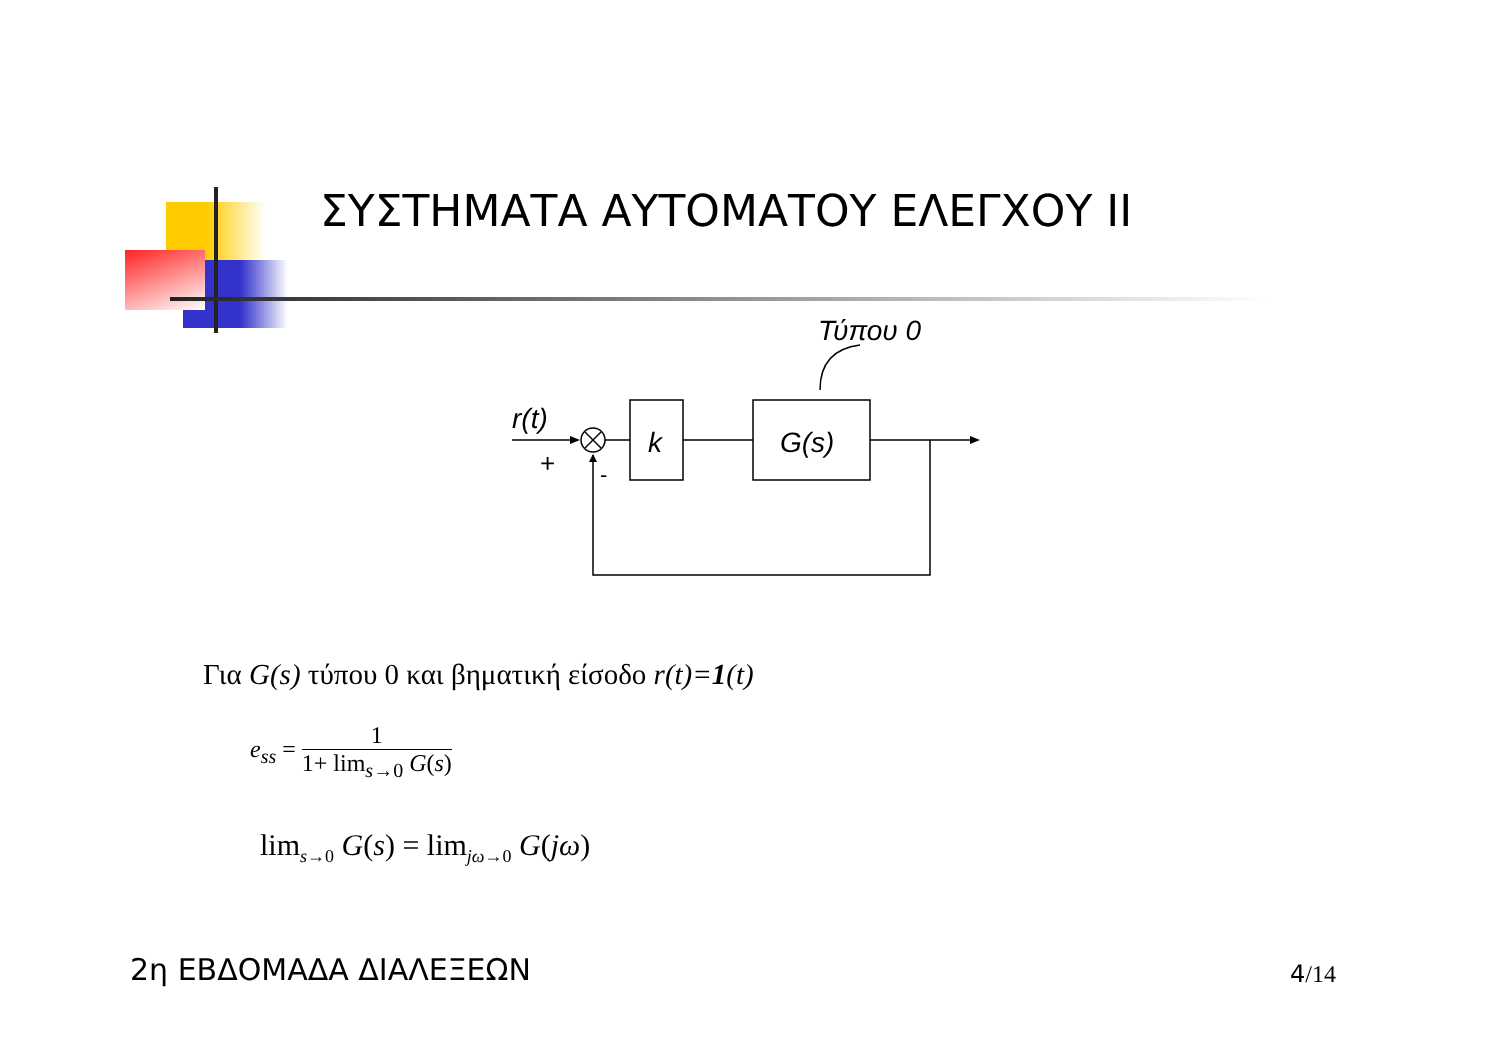ΣΥΣΤΗΜΑΤΑ ΑΥΤΟΜΑΤΟΥ ΕΛΕΓΧΟΥ ΙΙ
Τύπου 0
r(t)
k
G(s)
+
-
Για G(s) τύπου 0 και βηματική είσοδο r(t)=1(t)
e<sub>ss</sub> = 1 1+ lim<sub>s→0</sub> G(s)
lim<sub>s→0</sub> G(s) = lim<sub>jω→0</sub> G(jω)
2η ΕΒΔΟΜΑΔΑ ΔΙΑΛΕΞΕΩΝ 4/14